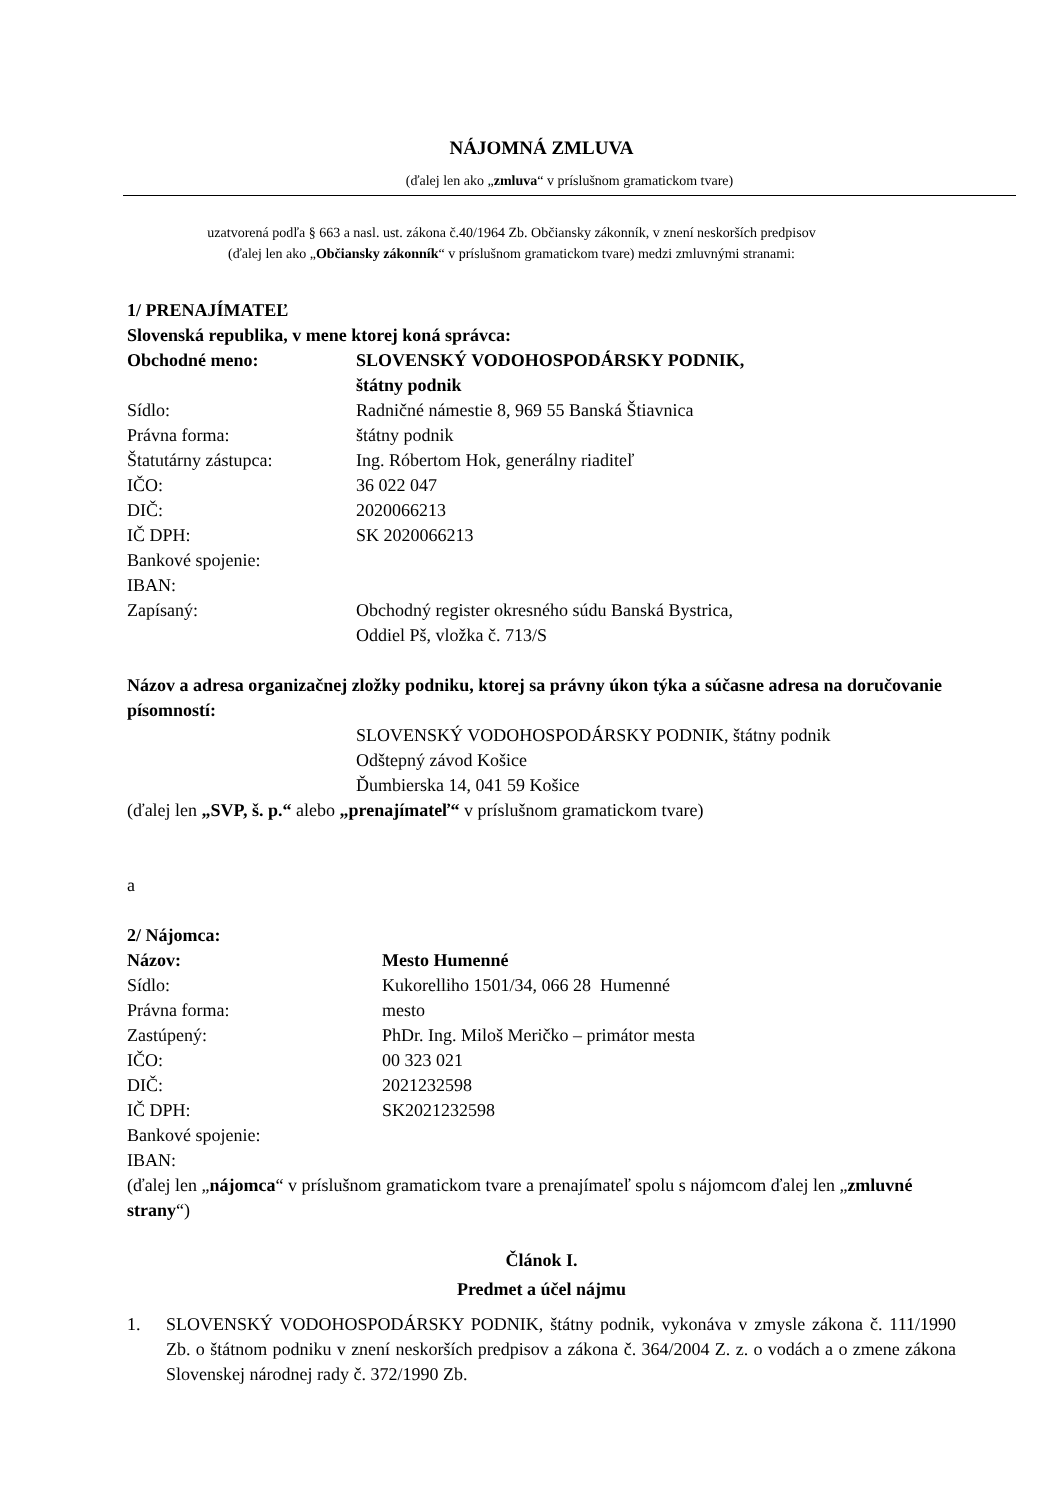NÁJOMNÁ ZMLUVA
(ďalej len ako „zmluva“ v príslušnom gramatickom tvare)
uzatvorená podľa § 663 a nasl. ust. zákona č.40/1964 Zb. Občiansky zákonník, v znení neskorších predpisov
(ďalej len ako „Občiansky zákonník“ v príslušnom gramatickom tvare) medzi zmluvnými stranami:
1/ PRENAJÍMATEĽ
Slovenská republika, v mene ktorej koná správca:
Obchodné meno: SLOVENSKÝ VODOHOSPODÁRSKY PODNIK,
štátny podnik
Sídlo: Radničné námestie 8, 969 55 Banská Štiavnica
Právna forma: štátny podnik
Štatutárny zástupca: Ing. Róbertom Hok, generálny riaditeľ
IČO: 36 022 047
DIČ: 2020066213
IČ DPH: SK 2020066213
Bankové spojenie:
IBAN:
Zapísaný: Obchodný register okresného súdu Banská Bystrica,
Oddiel Pš, vložka č. 713/S
Názov a adresa organizačnej zložky podniku, ktorej sa právny úkon týka a súčasne adresa na doručovanie písomností:
SLOVENSKÝ VODOHOSPODÁRSKY PODNIK, štátny podnik
Odštepný závod Košice
Ďumbierska 14, 041 59 Košice
(ďalej len „SVP, š. p.“ alebo „prenajímateľ“ v príslušnom gramatickom tvare)
a
2/ Nájomca:
Názov: Mesto Humenné
Sídlo: Kukorelliho 1501/34, 066 28 Humenné
Právna forma: mesto
Zastúpený: PhDr. Ing. Miloš Meričko – primátor mesta
IČO: 00 323 021
DIČ: 2021232598
IČ DPH: SK2021232598
Bankové spojenie:
IBAN:
(ďalej len „nájomca“ v príslušnom gramatickom tvare a prenajímateľ spolu s nájomcom ďalej len „zmluvné strany“)
Článok I.
Predmet a účel nájmu
1. SLOVENSKÝ VODOHOSPODÁRSKY PODNIK, štátny podnik, vykonáva v zmysle zákona č. 111/1990 Zb. o štátnom podniku v znení neskorších predpisov a zákona č. 364/2004 Z. z. o vodách a o zmene zákona Slovenskej národnej rady č. 372/1990 Zb.